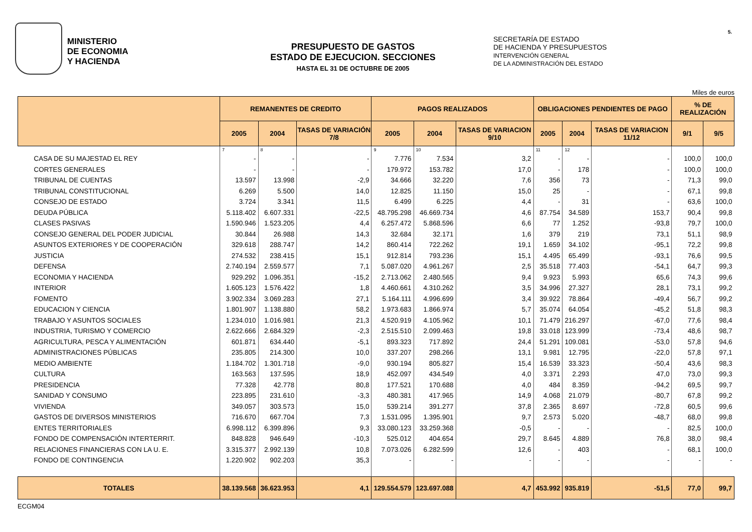5.
MINISTERIO
DE ECONOMIA
Y HACIENDA
PRESUPUESTO DE GASTOS
ESTADO DE EJECUCION. SECCIONES
HASTA EL 31 DE OCTUBRE DE 2005
SECRETARÍA DE ESTADO
DE HACIENDA Y PRESUPUESTOS
INTERVENCIÓN GENERAL
DE LA ADMINISTRACIÓN DEL ESTADO
Miles de euros
| | REMANENTES DE CREDITO | | | PAGOS REALIZADOS | | | OBLIGACIONES PENDIENTES DE PAGO | | | % DE REALIZACIÓN | |
| --- | --- | --- | --- | --- | --- | --- | --- | --- | --- | --- | --- |
| | 2005 | 2004 | TASAS DE VARIACIÓN 7/8 | 2005 | 2004 | TASAS DE VARIACION 9/10 | 2005 | 2004 | TASAS DE VARIACION 11/12 | 9/1 | 9/5 |
| | 7 | 8 | | 9 | 10 | | 11 | 12 | | | |
| CASA DE SU MAJESTAD EL REY | - | - | - | 7.776 | 7.534 | 3,2 | - | - | - | 100,0 | 100,0 |
| CORTES GENERALES | - | - | - | 179.972 | 153.782 | 17,0 | - | 178 | - | 100,0 | 100,0 |
| TRIBUNAL DE CUENTAS | 13.597 | 13.998 | -2,9 | 34.666 | 32.220 | 7,6 | 356 | 73 | - | 71,3 | 99,0 |
| TRIBUNAL CONSTITUCIONAL | 6.269 | 5.500 | 14,0 | 12.825 | 11.150 | 15,0 | 25 | - | - | 67,1 | 99,8 |
| CONSEJO DE ESTADO | 3.724 | 3.341 | 11,5 | 6.499 | 6.225 | 4,4 | - | 31 | - | 63,6 | 100,0 |
| DEUDA PÚBLICA | 5.118.402 | 6.607.331 | -22,5 | 48.795.298 | 46.669.734 | 4,6 | 87.754 | 34.589 | 153,7 | 90,4 | 99,8 |
| CLASES PASIVAS | 1.590.946 | 1.523.205 | 4,4 | 6.257.472 | 5.868.596 | 6,6 | 77 | 1.252 | -93,8 | 79,7 | 100,0 |
| CONSEJO GENERAL DEL PODER JUDICIAL | 30.844 | 26.988 | 14,3 | 32.684 | 32.171 | 1,6 | 379 | 219 | 73,1 | 51,1 | 98,9 |
| ASUNTOS EXTERIORES Y DE COOPERACIÓN | 329.618 | 288.747 | 14,2 | 860.414 | 722.262 | 19,1 | 1.659 | 34.102 | -95,1 | 72,2 | 99,8 |
| JUSTICIA | 274.532 | 238.415 | 15,1 | 912.814 | 793.236 | 15,1 | 4.495 | 65.499 | -93,1 | 76,6 | 99,5 |
| DEFENSA | 2.740.194 | 2.559.577 | 7,1 | 5.087.020 | 4.961.267 | 2,5 | 35.518 | 77.403 | -54,1 | 64,7 | 99,3 |
| ECONOMIA Y HACIENDA | 929.292 | 1.096.351 | -15,2 | 2.713.062 | 2.480.565 | 9,4 | 9.923 | 5.993 | 65,6 | 74,3 | 99,6 |
| INTERIOR | 1.605.123 | 1.576.422 | 1,8 | 4.460.661 | 4.310.262 | 3,5 | 34.996 | 27.327 | 28,1 | 73,1 | 99,2 |
| FOMENTO | 3.902.334 | 3.069.283 | 27,1 | 5.164.111 | 4.996.699 | 3,4 | 39.922 | 78.864 | -49,4 | 56,7 | 99,2 |
| EDUCACION Y CIENCIA | 1.801.907 | 1.138.880 | 58,2 | 1.973.683 | 1.866.974 | 5,7 | 35.074 | 64.054 | -45,2 | 51,8 | 98,3 |
| TRABAJO Y ASUNTOS SOCIALES | 1.234.010 | 1.016.981 | 21,3 | 4.520.919 | 4.105.962 | 10,1 | 71.479 | 216.297 | -67,0 | 77,6 | 98,4 |
| INDUSTRIA, TURISMO Y COMERCIO | 2.622.666 | 2.684.329 | -2,3 | 2.515.510 | 2.099.463 | 19,8 | 33.018 | 123.999 | -73,4 | 48,6 | 98,7 |
| AGRICULTURA, PESCA Y ALIMENTACIÓN | 601.871 | 634.440 | -5,1 | 893.323 | 717.892 | 24,4 | 51.291 | 109.081 | -53,0 | 57,8 | 94,6 |
| ADMINISTRACIONES PÚBLICAS | 235.805 | 214.300 | 10,0 | 337.207 | 298.266 | 13,1 | 9.981 | 12.795 | -22,0 | 57,8 | 97,1 |
| MEDIO AMBIENTE | 1.184.702 | 1.301.718 | -9,0 | 930.194 | 805.827 | 15,4 | 16.539 | 33.323 | -50,4 | 43,6 | 98,3 |
| CULTURA | 163.563 | 137.595 | 18,9 | 452.097 | 434.549 | 4,0 | 3.371 | 2.293 | 47,0 | 73,0 | 99,3 |
| PRESIDENCIA | 77.328 | 42.778 | 80,8 | 177.521 | 170.688 | 4,0 | 484 | 8.359 | -94,2 | 69,5 | 99,7 |
| SANIDAD Y CONSUMO | 223.895 | 231.610 | -3,3 | 480.381 | 417.965 | 14,9 | 4.068 | 21.079 | -80,7 | 67,8 | 99,2 |
| VIVIENDA | 349.057 | 303.573 | 15,0 | 539.214 | 391.277 | 37,8 | 2.365 | 8.697 | -72,8 | 60,5 | 99,6 |
| GASTOS DE DIVERSOS MINISTERIOS | 716.670 | 667.704 | 7,3 | 1.531.095 | 1.395.901 | 9,7 | 2.573 | 5.020 | -48,7 | 68,0 | 99,8 |
| ENTES TERRITORIALES | 6.998.112 | 6.399.896 | 9,3 | 33.080.123 | 33.259.368 | -0,5 | - | - | - | 82,5 | 100,0 |
| FONDO DE COMPENSACIÓN INTERTERRIT. | 848.828 | 946.649 | -10,3 | 525.012 | 404.654 | 29,7 | 8.645 | 4.889 | 76,8 | 38,0 | 98,4 |
| RELACIONES FINANCIERAS CON LA U. E. | 3.315.377 | 2.992.139 | 10,8 | 7.073.026 | 6.282.599 | 12,6 | - | 403 | - | 68,1 | 100,0 |
| FONDO DE CONTINGENCIA | 1.220.902 | 902.203 | 35,3 | - | - | - | - | - | - | - | - |
| TOTALES | 38.139.568 | 36.623.953 | 4,1 | 129.554.579 | 123.697.088 | 4,7 | 453.992 | 935.819 | -51,5 | 77,0 | 99,7 |
ECGM04